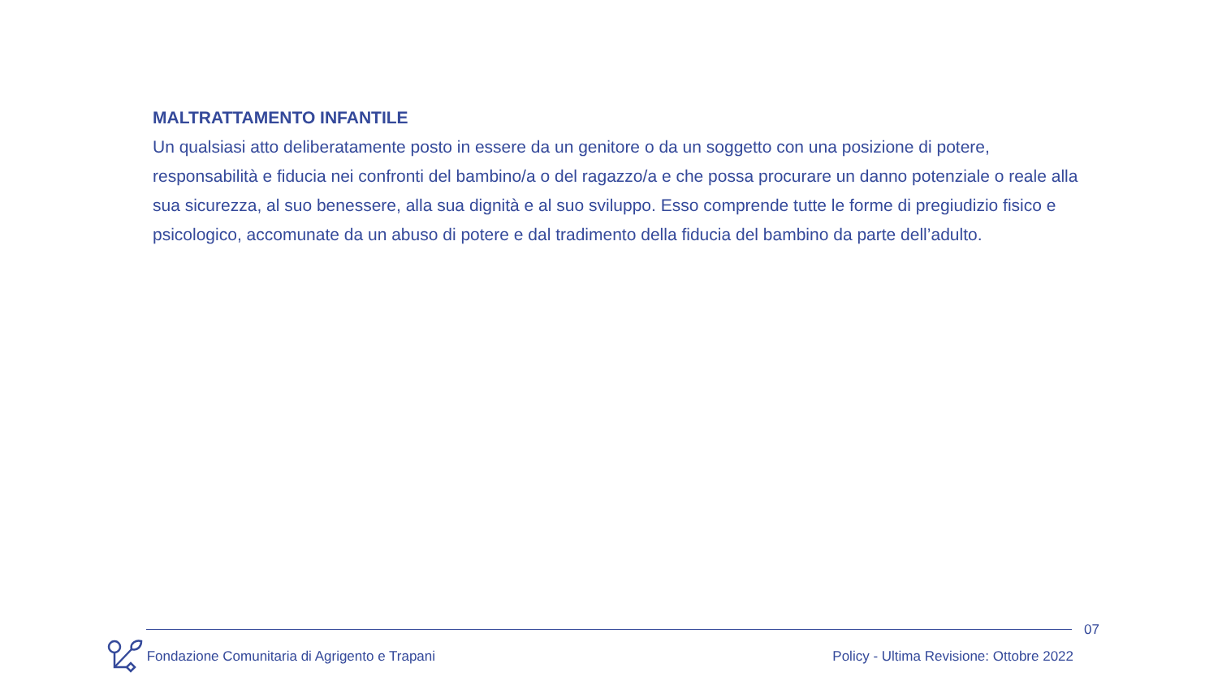MALTRATTAMENTO INFANTILE
Un qualsiasi atto deliberatamente posto in essere da un genitore o da un soggetto con una posizione di potere, responsabilità e fiducia nei confronti del bambino/a o del ragazzo/a e che possa procurare un danno potenziale o reale alla sua sicurezza, al suo benessere, alla sua dignità e al suo sviluppo. Esso comprende tutte le forme di pregiudizio fisico e psicologico, accomunate da un abuso di potere e dal tradimento della fiducia del bambino da parte dell’adulto.
07
Fondazione Comunitaria di Agrigento e Trapani Policy - Ultima Revisione: Ottobre 2022